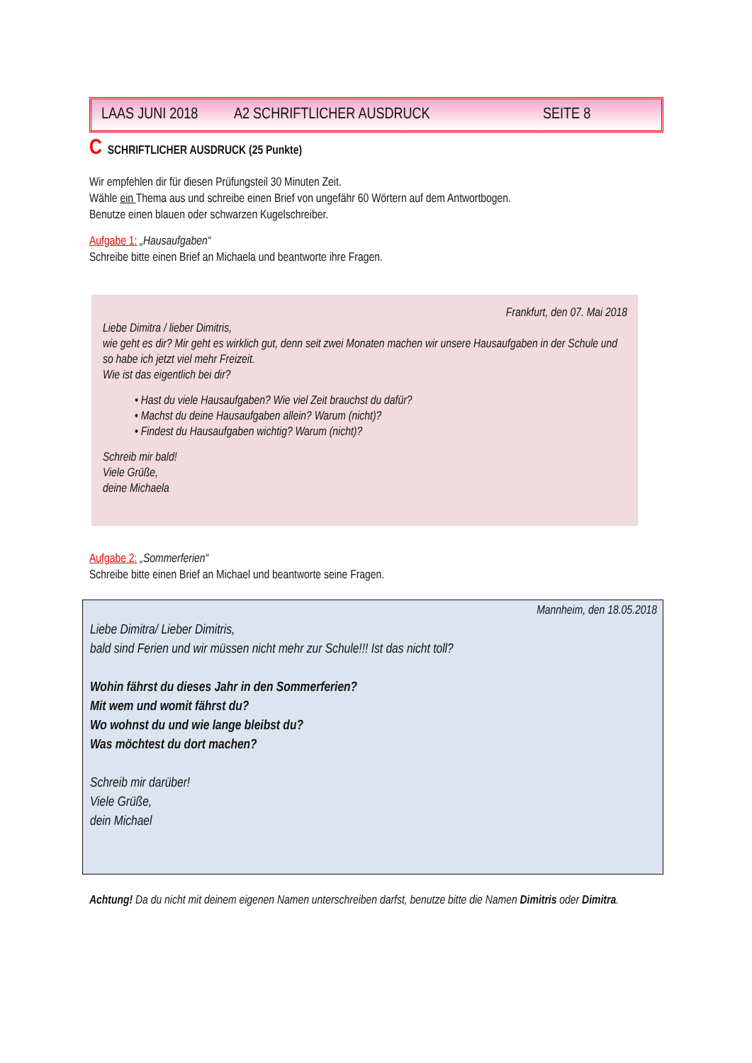LAAS JUNI 2018 A2 SCHRIFTLICHER AUSDRUCK SEITE 8
C SCHRIFTLICHER AUSDRUCK (25 Punkte)
Wir empfehlen dir für diesen Prüfungsteil 30 Minuten Zeit.
Wähle ein Thema aus und schreibe einen Brief von ungefähr 60 Wörtern auf dem Antwortbogen.
Benutze einen blauen oder schwarzen Kugelschreiber.
Aufgabe 1: „Hausaufgaben“
Schreibe bitte einen Brief an Michaela und beantworte ihre Fragen.
Frankfurt, den 07. Mai 2018
Liebe Dimitra / lieber Dimitris,
wie geht es dir? Mir geht es wirklich gut, denn seit zwei Monaten machen wir unsere Hausaufgaben in der Schule und so habe ich jetzt viel mehr Freizeit.
Wie ist das eigentlich bei dir?
• Hast du viele Hausaufgaben? Wie viel Zeit brauchst du dafür?
• Machst du deine Hausaufgaben allein? Warum (nicht)?
• Findest du Hausaufgaben wichtig? Warum (nicht)?
Schreib mir bald!
Viele Grüße,
deine Michaela
Aufgabe 2: „Sommerferien“
Schreibe bitte einen Brief an Michael und beantworte seine Fragen.
Mannheim, den 18.05.2018
Liebe Dimitra/ Lieber Dimitris,
bald sind Ferien und wir müssen nicht mehr zur Schule!!! Ist das nicht toll?
Wohin fährst du dieses Jahr in den Sommerferien?
Mit wem und womit fährst du?
Wo wohnst du und wie lange bleibst du?
Was möchtest du dort machen?
Schreib mir darüber!
Viele Grüße,
dein Michael
Achtung! Da du nicht mit deinem eigenen Namen unterschreiben darfst, benutze bitte die Namen Dimitris oder Dimitra.